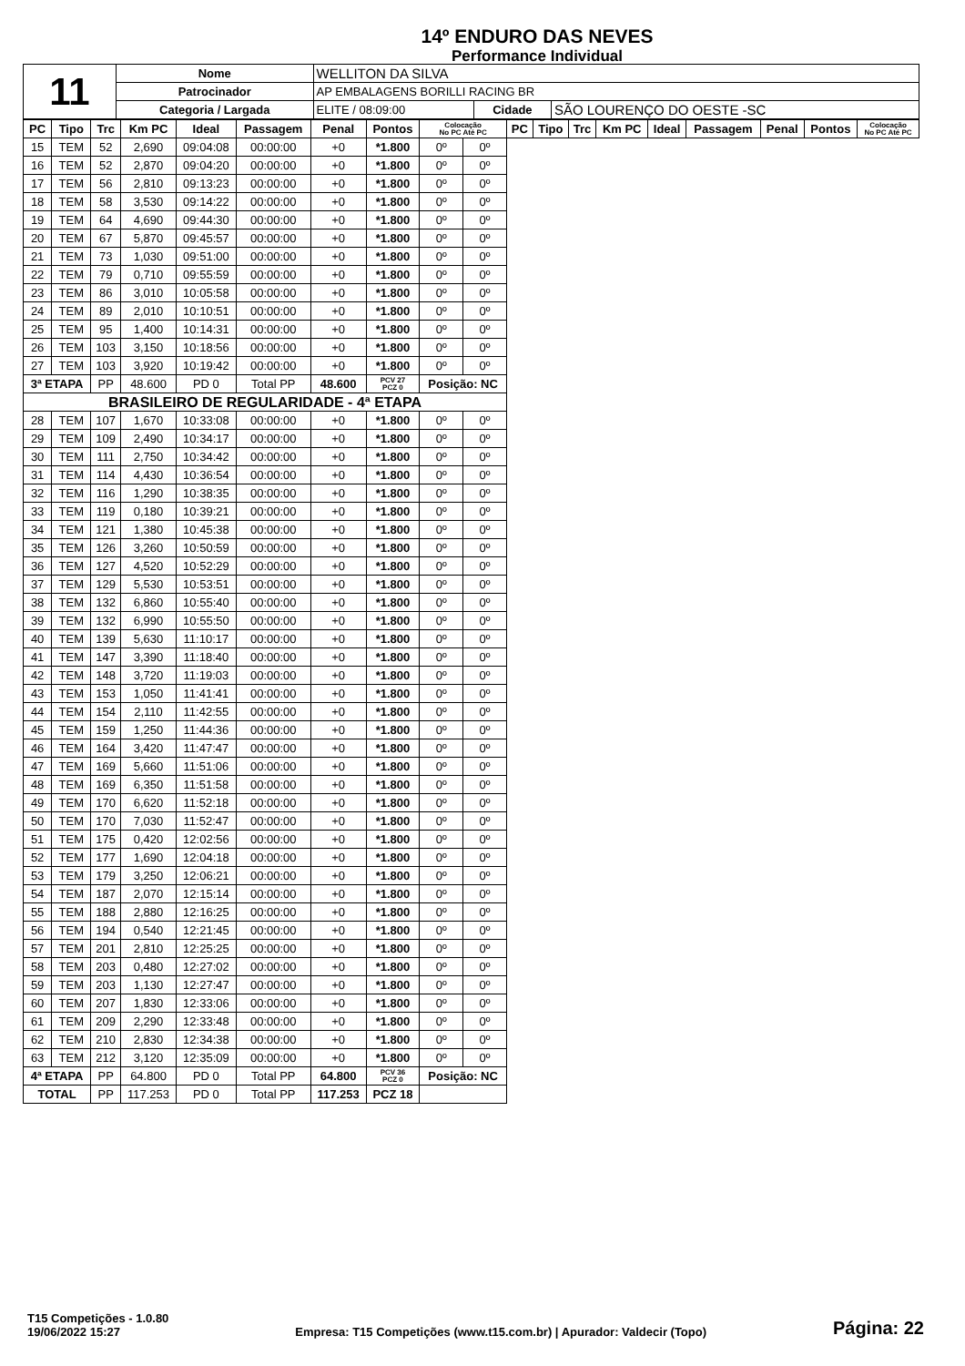14º ENDURO DAS NEVES
Performance Individual
| 11 | Nome | WELLITON DA SILVA | | |
| | Patrocinador | AP EMBALAGENS BORILLI RACING BR | | |
| | Categoria / Largada | ELITE / 08:09:00 | Cidade | SÃO LOURENÇO DO OESTE -SC |
| PC | Tipo | Trc | Km PC | Ideal | Passagem | Penal | Pontos | Colocação No PC Até PC | | PC | Tipo | Trc | Km PC | Ideal | Passagem | Penal | Pontos | Colocação No PC Até PC |
| --- | --- | --- | --- | --- | --- | --- | --- | --- | --- | --- | --- | --- | --- | --- | --- | --- | --- | --- |
| 15 | TEM | 52 | 2,690 | 09:04:08 | 00:00:00 | +0 | *1.800 | 0º | 0º | | | | | | | | | |
| 16 | TEM | 52 | 2,870 | 09:04:20 | 00:00:00 | +0 | *1.800 | 0º | 0º | | | | | | | | | |
| 17 | TEM | 56 | 2,810 | 09:13:23 | 00:00:00 | +0 | *1.800 | 0º | 0º | | | | | | | | | |
| 18 | TEM | 58 | 3,530 | 09:14:22 | 00:00:00 | +0 | *1.800 | 0º | 0º | | | | | | | | | |
| 19 | TEM | 64 | 4,690 | 09:44:30 | 00:00:00 | +0 | *1.800 | 0º | 0º | | | | | | | | | |
| 20 | TEM | 67 | 5,870 | 09:45:57 | 00:00:00 | +0 | *1.800 | 0º | 0º | | | | | | | | | |
| 21 | TEM | 73 | 1,030 | 09:51:00 | 00:00:00 | +0 | *1.800 | 0º | 0º | | | | | | | | | |
| 22 | TEM | 79 | 0,710 | 09:55:59 | 00:00:00 | +0 | *1.800 | 0º | 0º | | | | | | | | | |
| 23 | TEM | 86 | 3,010 | 10:05:58 | 00:00:00 | +0 | *1.800 | 0º | 0º | | | | | | | | | |
| 24 | TEM | 89 | 2,010 | 10:10:51 | 00:00:00 | +0 | *1.800 | 0º | 0º | | | | | | | | | |
| 25 | TEM | 95 | 1,400 | 10:14:31 | 00:00:00 | +0 | *1.800 | 0º | 0º | | | | | | | | | |
| 26 | TEM | 103 | 3,150 | 10:18:56 | 00:00:00 | +0 | *1.800 | 0º | 0º | | | | | | | | | |
| 27 | TEM | 103 | 3,920 | 10:19:42 | 00:00:00 | +0 | *1.800 | 0º | 0º | | | | | | | | | |
| 3ª ETAPA | | PP | 48.600 | PD 0 | Total PP | 48.600 | PCV 27 PCZ 0 | Posição: NC | | | | | | | | | | |
| BRASILEIRO DE REGULARIDADE - 4ª ETAPA | | | | | | | | | | | | | | | | | | |
| 28 | TEM | 107 | 1,670 | 10:33:08 | 00:00:00 | +0 | *1.800 | 0º | 0º | | | | | | | | | |
| 29 | TEM | 109 | 2,490 | 10:34:17 | 00:00:00 | +0 | *1.800 | 0º | 0º | | | | | | | | | |
| 30 | TEM | 111 | 2,750 | 10:34:42 | 00:00:00 | +0 | *1.800 | 0º | 0º | | | | | | | | | |
| 31 | TEM | 114 | 4,430 | 10:36:54 | 00:00:00 | +0 | *1.800 | 0º | 0º | | | | | | | | | |
| 32 | TEM | 116 | 1,290 | 10:38:35 | 00:00:00 | +0 | *1.800 | 0º | 0º | | | | | | | | | |
| 33 | TEM | 119 | 0,180 | 10:39:21 | 00:00:00 | +0 | *1.800 | 0º | 0º | | | | | | | | | |
| 34 | TEM | 121 | 1,380 | 10:45:38 | 00:00:00 | +0 | *1.800 | 0º | 0º | | | | | | | | | |
| 35 | TEM | 126 | 3,260 | 10:50:59 | 00:00:00 | +0 | *1.800 | 0º | 0º | | | | | | | | | |
| 36 | TEM | 127 | 4,520 | 10:52:29 | 00:00:00 | +0 | *1.800 | 0º | 0º | | | | | | | | | |
| 37 | TEM | 129 | 5,530 | 10:53:51 | 00:00:00 | +0 | *1.800 | 0º | 0º | | | | | | | | | |
| 38 | TEM | 132 | 6,860 | 10:55:40 | 00:00:00 | +0 | *1.800 | 0º | 0º | | | | | | | | | |
| 39 | TEM | 132 | 6,990 | 10:55:50 | 00:00:00 | +0 | *1.800 | 0º | 0º | | | | | | | | | |
| 40 | TEM | 139 | 5,630 | 11:10:17 | 00:00:00 | +0 | *1.800 | 0º | 0º | | | | | | | | | |
| 41 | TEM | 147 | 3,390 | 11:18:40 | 00:00:00 | +0 | *1.800 | 0º | 0º | | | | | | | | | |
| 42 | TEM | 148 | 3,720 | 11:19:03 | 00:00:00 | +0 | *1.800 | 0º | 0º | | | | | | | | | |
| 43 | TEM | 153 | 1,050 | 11:41:41 | 00:00:00 | +0 | *1.800 | 0º | 0º | | | | | | | | | |
| 44 | TEM | 154 | 2,110 | 11:42:55 | 00:00:00 | +0 | *1.800 | 0º | 0º | | | | | | | | | |
| 45 | TEM | 159 | 1,250 | 11:44:36 | 00:00:00 | +0 | *1.800 | 0º | 0º | | | | | | | | | |
| 46 | TEM | 164 | 3,420 | 11:47:47 | 00:00:00 | +0 | *1.800 | 0º | 0º | | | | | | | | | |
| 47 | TEM | 169 | 5,660 | 11:51:06 | 00:00:00 | +0 | *1.800 | 0º | 0º | | | | | | | | | |
| 48 | TEM | 169 | 6,350 | 11:51:58 | 00:00:00 | +0 | *1.800 | 0º | 0º | | | | | | | | | |
| 49 | TEM | 170 | 6,620 | 11:52:18 | 00:00:00 | +0 | *1.800 | 0º | 0º | | | | | | | | | |
| 50 | TEM | 170 | 7,030 | 11:52:47 | 00:00:00 | +0 | *1.800 | 0º | 0º | | | | | | | | | |
| 51 | TEM | 175 | 0,420 | 12:02:56 | 00:00:00 | +0 | *1.800 | 0º | 0º | | | | | | | | | |
| 52 | TEM | 177 | 1,690 | 12:04:18 | 00:00:00 | +0 | *1.800 | 0º | 0º | | | | | | | | | |
| 53 | TEM | 179 | 3,250 | 12:06:21 | 00:00:00 | +0 | *1.800 | 0º | 0º | | | | | | | | | |
| 54 | TEM | 187 | 2,070 | 12:15:14 | 00:00:00 | +0 | *1.800 | 0º | 0º | | | | | | | | | |
| 55 | TEM | 188 | 2,880 | 12:16:25 | 00:00:00 | +0 | *1.800 | 0º | 0º | | | | | | | | | |
| 56 | TEM | 194 | 0,540 | 12:21:45 | 00:00:00 | +0 | *1.800 | 0º | 0º | | | | | | | | | |
| 57 | TEM | 201 | 2,810 | 12:25:25 | 00:00:00 | +0 | *1.800 | 0º | 0º | | | | | | | | | |
| 58 | TEM | 203 | 0,480 | 12:27:02 | 00:00:00 | +0 | *1.800 | 0º | 0º | | | | | | | | | |
| 59 | TEM | 203 | 1,130 | 12:27:47 | 00:00:00 | +0 | *1.800 | 0º | 0º | | | | | | | | | |
| 60 | TEM | 207 | 1,830 | 12:33:06 | 00:00:00 | +0 | *1.800 | 0º | 0º | | | | | | | | | |
| 61 | TEM | 209 | 2,290 | 12:33:48 | 00:00:00 | +0 | *1.800 | 0º | 0º | | | | | | | | | |
| 62 | TEM | 210 | 2,830 | 12:34:38 | 00:00:00 | +0 | *1.800 | 0º | 0º | | | | | | | | | |
| 63 | TEM | 212 | 3,120 | 12:35:09 | 00:00:00 | +0 | *1.800 | 0º | 0º | | | | | | | | | |
| 4ª ETAPA | | PP | 64.800 | PD 0 | Total PP | 64.800 | PCV 36 PCZ 0 | Posição: NC | | | | | | | | | | |
| TOTAL | | PP | 117.253 | PD 0 | Total PP | 117.253 | PCZ 18 | | | | | | | | | | | |
T15 Competições - 1.0.80
19/06/2022 15:27
Empresa: T15 Competições (www.t15.com.br) | Apurador: Valdecir (Topo)
Página: 22